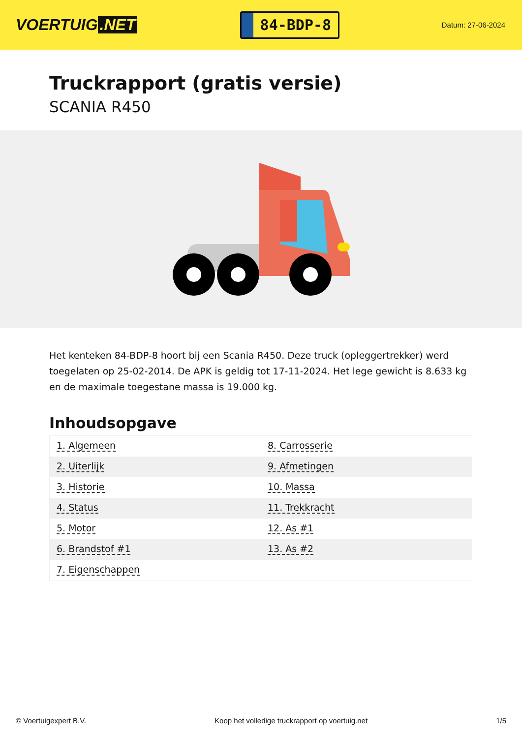VOERTUIG.NET
84-BDP-8
Datum: 27-06-2024
Truckrapport (gratis versie)
SCANIA R450
Het kenteken 84-BDP-8 hoort bij een Scania R450. Deze truck (opleggertrekker) werd toegelaten op 25-02-2014. De APK is geldig tot 17-11-2024. Het lege gewicht is 8.633 kg en de maximale toegestane massa is 19.000 kg.
Inhoudsopgave
| 1. Algemeen | 8. Carrosserie |
| 2. Uiterlijk | 9. Afmetingen |
| 3. Historie | 10. Massa |
| 4. Status | 11. Trekkracht |
| 5. Motor | 12. As #1 |
| 6. Brandstof #1 | 13. As #2 |
| 7. Eigenschappen | |
© Voertuigexpert B.V. Koop het volledige truckrapport op voertuig.net 1/5